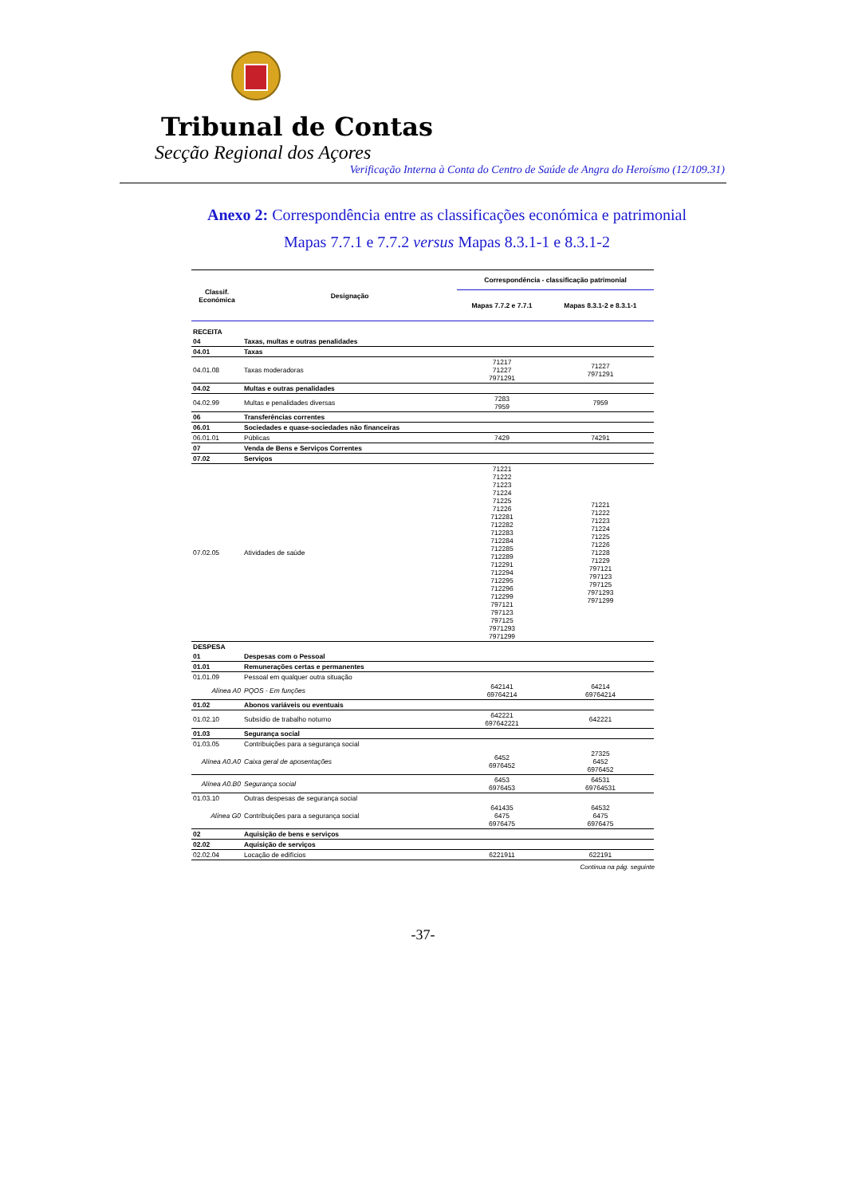Tribunal de Contas
Secção Regional dos Açores
Verificação Interna à Conta do Centro de Saúde de Angra do Heroísmo (12/109.31)
Anexo 2: Correspondência entre as classificações económica e patrimonial
Mapas 7.7.1 e 7.7.2 versus Mapas 8.3.1-1 e 8.3.1-2
| Classif. Económica | Designação | Correspondência - classificação patrimonial | |
| --- | --- | --- | --- |
| | | Mapas 7.7.2 e 7.7.1 | Mapas 8.3.1-2 e 8.3.1-1 |
| RECEITA | | | |
| 04 | Taxas, multas e outras penalidades | | |
| 04.01 | Taxas | | |
| 04.01.08 | Taxas moderadoras | 71217 71227 7971291 | 71227 7971291 |
| 04.02 | Multas e outras penalidades | | |
| 04.02.99 | Multas e penalidades diversas | 7283 7959 | 7959 |
| 06 | Transferências correntes | | |
| 06.01 | Sociedades e quase-sociedades não financeiras | | |
| 06.01.01 | Públicas | 7429 | 74291 |
| 07 | Venda de Bens e Serviços Correntes | | |
| 07.02 | Serviços | | |
| 07.02.05 | Atividades de saúde | 71221 71222 71223 71224 71225 71226 712281 712282 712283 712284 712285 712289 712291 712294 712295 712296 712299 797121 797123 797125 7971293 7971299 | 71221 71222 71223 71224 71225 71226 71228 71229 797121 797123 797125 7971293 7971299 |
| DESPESA | | | |
| 01 | Despesas com o Pessoal | | |
| 01.01 | Remunerações certas e permanentes | | |
| 01.01.09 | Pessoal em qualquer outra situação | | |
| Alínea A0 | PQOS - Em funções | 642141 69764214 | 64214 69764214 |
| 01.02 | Abonos variáveis ou eventuais | | |
| 01.02.10 | Subsídio de trabalho noturno | 642221 697642221 | 642221 |
| 01.03 | Segurança social | | |
| 01.03.05 | Contribuições para a segurança social | | |
| Alínea A0.A0 | Caixa geral de aposentações | 6452 6976452 | 27325 6452 6976452 |
| Alínea A0.B0 | Segurança social | 6453 6976453 | 64531 69764531 |
| 01.03.10 | Outras despesas de segurança social | | |
| Alínea G0 | Contribuições para a segurança social | 641435 6475 6976475 | 64532 6475 6976475 |
| 02 | Aquisição de bens e serviços | | |
| 02.02 | Aquisição de serviços | | |
| 02.02.04 | Locação de edifícios | 6221911 | 622191 |
Continua na pág. seguinte
-37-